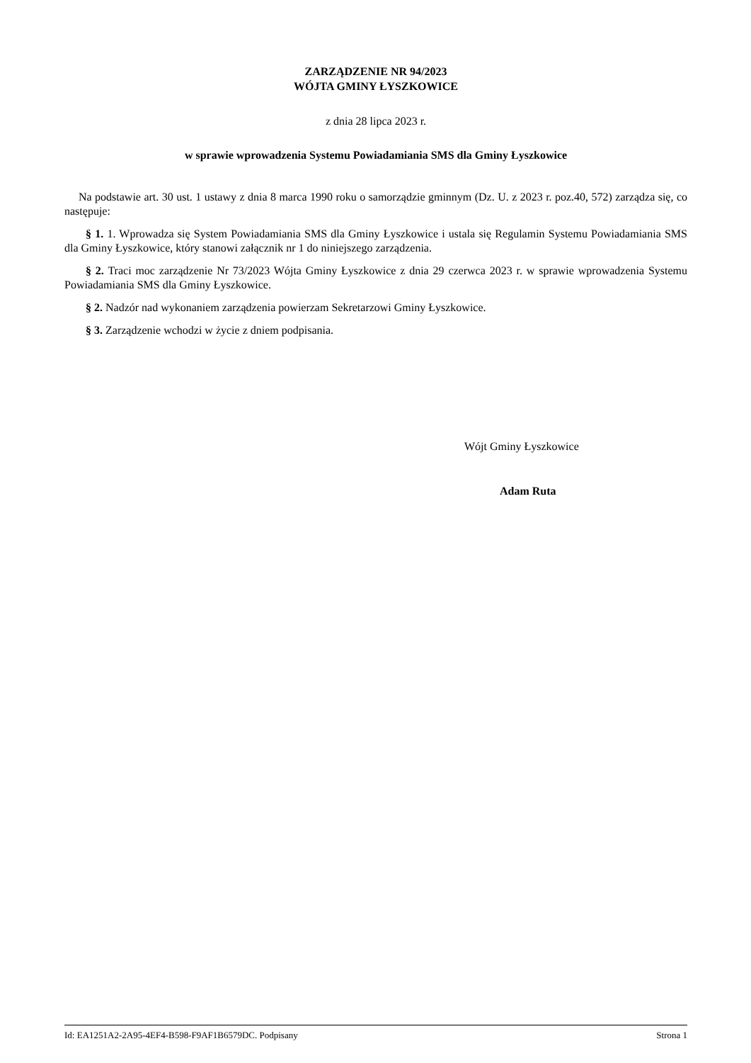ZARZĄDZENIE NR 94/2023
WÓJTA GMINY ŁYSZKOWICE
z dnia 28 lipca 2023 r.
w sprawie wprowadzenia Systemu Powiadamiania SMS dla Gminy Łyszkowice
Na podstawie art. 30 ust. 1 ustawy z dnia 8 marca 1990 roku o samorządzie gminnym (Dz. U. z 2023 r. poz.40, 572) zarządza się, co następuje:
§ 1. 1. Wprowadza się System Powiadamiania SMS dla Gminy Łyszkowice i ustala się Regulamin Systemu Powiadamiania SMS dla Gminy Łyszkowice, który stanowi załącznik nr 1 do niniejszego zarządzenia.
§ 2. Traci moc zarządzenie Nr 73/2023 Wójta Gminy Łyszkowice z dnia 29 czerwca 2023 r. w sprawie wprowadzenia Systemu Powiadamiania SMS dla Gminy Łyszkowice.
§ 2. Nadzór nad wykonaniem zarządzenia powierzam Sekretarzowi Gminy Łyszkowice.
§ 3. Zarządzenie wchodzi w życie z dniem podpisania.
Wójt Gminy Łyszkowice
Adam Ruta
Id: EA1251A2-2A95-4EF4-B598-F9AF1B6579DC. Podpisany Strona 1